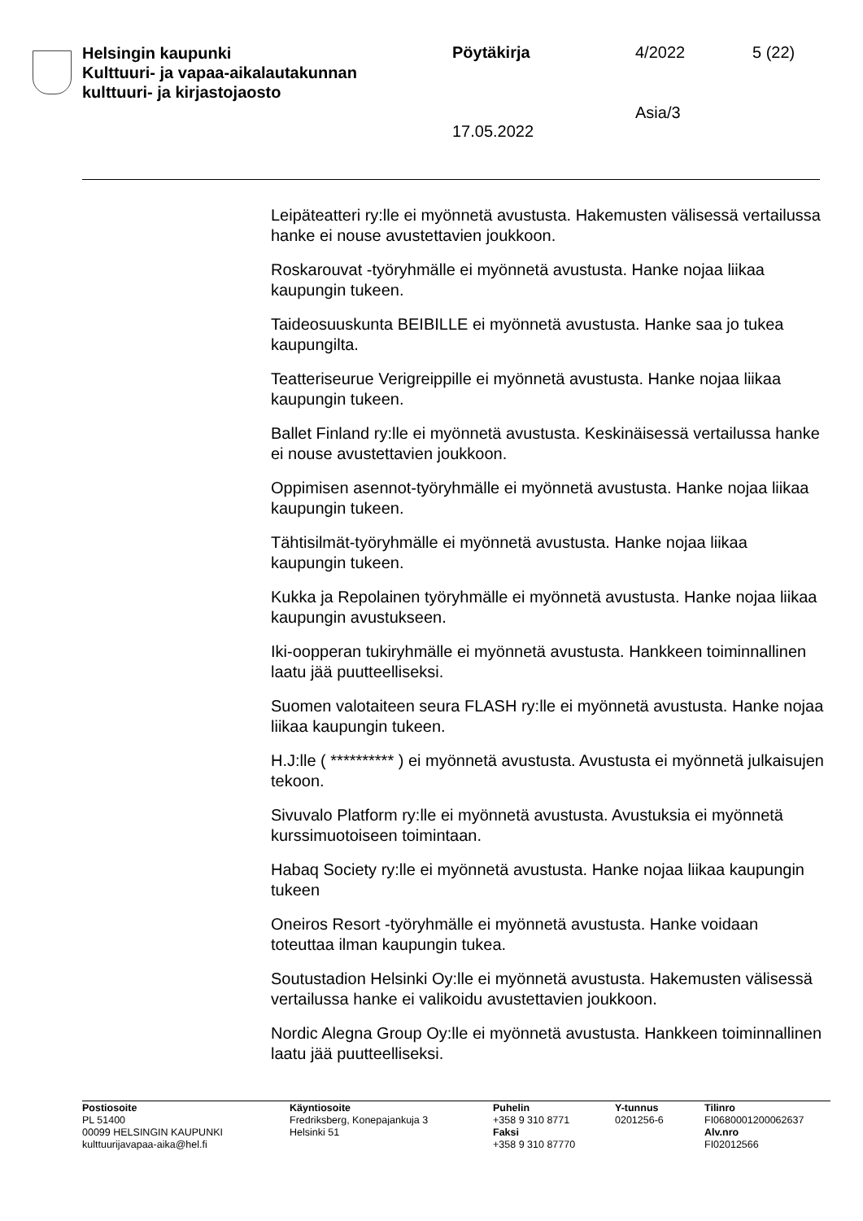Helsingin kaupunki
Kulttuuri- ja vapaa-aikalautakunnan
kulttuuri- ja kirjastojaosto
Pöytäkirja 4/2022 5 (22)
Asia/3
17.05.2022
Leipäteatteri ry:lle ei myönnetä avustusta. Hakemusten välisessä vertailussa hanke ei nouse avustettavien joukkoon.
Roskarouvat -työryhmälle ei myönnetä avustusta. Hanke nojaa liikaa kaupungin tukeen.
Taideosuuskunta BEIBILLE ei myönnetä avustusta. Hanke saa jo tukea kaupungilta.
Teatteriseurue Verigreippille ei myönnetä avustusta. Hanke nojaa liikaa kaupungin tukeen.
Ballet Finland ry:lle ei myönnetä avustusta. Keskinäisessä vertailussa hanke ei nouse avustettavien joukkoon.
Oppimisen asennot-työryhmälle ei myönnetä avustusta. Hanke nojaa liikaa kaupungin tukeen.
Tähtisilmät-työryhmälle ei myönnetä avustusta. Hanke nojaa liikaa kaupungin tukeen.
Kukka ja Repolainen työryhmälle ei myönnetä avustusta. Hanke nojaa liikaa kaupungin avustukseen.
Iki-oopperan tukiryhmälle ei myönnetä avustusta. Hankkeen toiminnallinen laatu jää puutteelliseksi.
Suomen valotaiteen seura FLASH ry:lle ei myönnetä avustusta. Hanke nojaa liikaa kaupungin tukeen.
H.J:lle ( ********** ) ei myönnetä avustusta. Avustusta ei myönnetä julkaisujen tekoon.
Sivuvalo Platform ry:lle ei myönnetä avustusta. Avustuksia ei myönnetä kurssimuotoiseen toimintaan.
Habaq Society ry:lle ei myönnetä avustusta. Hanke nojaa liikaa kaupungin tukeen
Oneiros Resort -työryhmälle ei myönnetä avustusta. Hanke voidaan toteuttaa ilman kaupungin tukea.
Soutustadion Helsinki Oy:lle ei myönnetä avustusta. Hakemusten välisessä vertailussa hanke ei valikoidu avustettavien joukkoon.
Nordic Alegna Group Oy:lle ei myönnetä avustusta. Hankkeen toiminnallinen laatu jää puutteelliseksi.
Postiosoite
PL 51400
00099 HELSINGIN KAUPUNKI
kulttuurijavapaa-aika@hel.fi
Käyntiosoite
Fredriksberg, Konepajankuja 3
Helsinki 51
Puhelin
+358 9 310 8771
Faksi
+358 9 310 87770
Y-tunnus
0201256-6
Tilinro
FI0680001200062637
Alv.nro
FI02012566